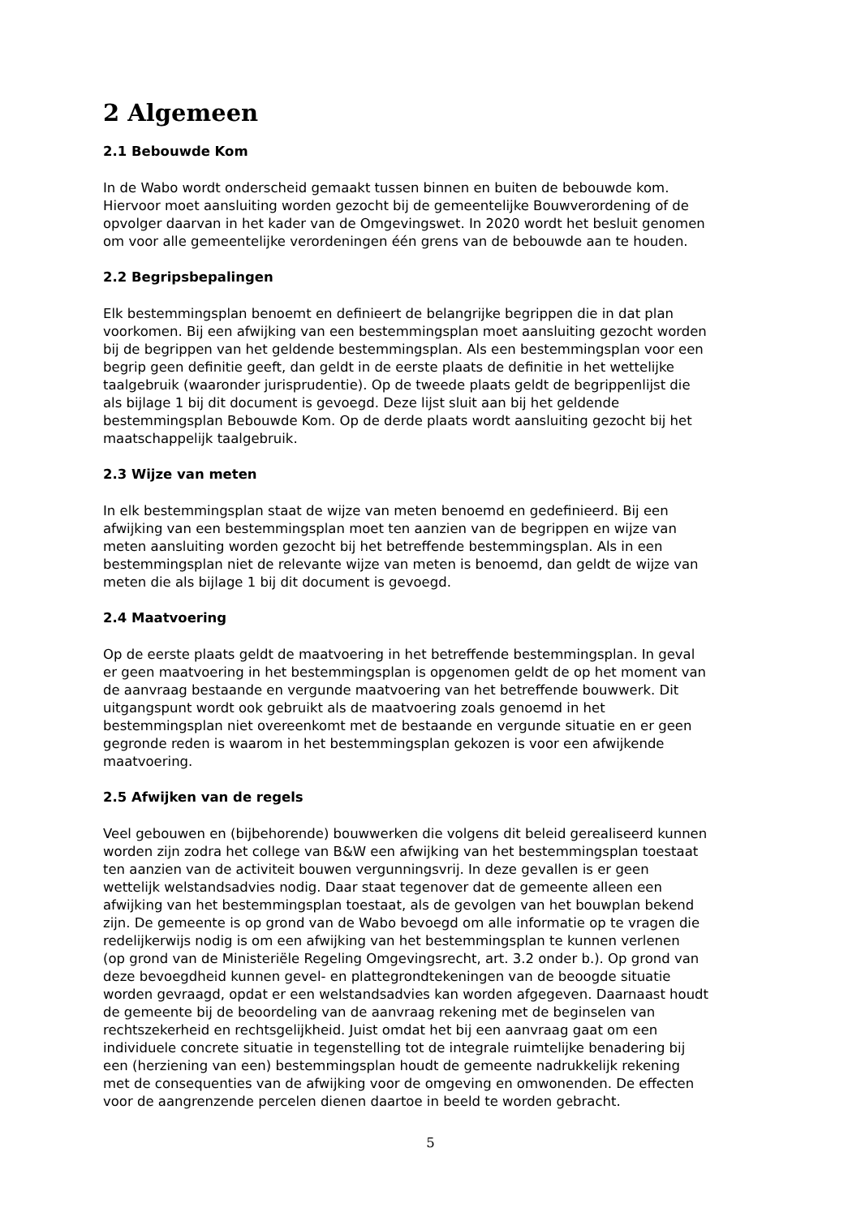2 Algemeen
2.1 Bebouwde Kom
In de Wabo wordt onderscheid gemaakt tussen binnen en buiten de bebouwde kom. Hiervoor moet aansluiting worden gezocht bij de gemeentelijke Bouwverordening of de opvolger daarvan in het kader van de Omgevingswet. In 2020 wordt het besluit genomen om voor alle gemeentelijke verordeningen één grens van de bebouwde aan te houden.
2.2 Begripsbepalingen
Elk bestemmingsplan benoemt en definieert de belangrijke begrippen die in dat plan voorkomen. Bij een afwijking van een bestemmingsplan moet aansluiting gezocht worden bij de begrippen van het geldende bestemmingsplan. Als een bestemmingsplan voor een begrip geen definitie geeft, dan geldt in de eerste plaats de definitie in het wettelijke taalgebruik (waaronder jurisprudentie). Op de tweede plaats geldt de begrippenlijst die als bijlage 1 bij dit document is gevoegd. Deze lijst sluit aan bij het geldende bestemmingsplan Bebouwde Kom. Op de derde plaats wordt aansluiting gezocht bij het maatschappelijk taalgebruik.
2.3 Wijze van meten
In elk bestemmingsplan staat de wijze van meten benoemd en gedefinieerd. Bij een afwijking van een bestemmingsplan moet ten aanzien van de begrippen en wijze van meten aansluiting worden gezocht bij het betreffende bestemmingsplan. Als in een bestemmingsplan niet de relevante wijze van meten is benoemd, dan geldt de wijze van meten die als bijlage 1 bij dit document is gevoegd.
2.4 Maatvoering
Op de eerste plaats geldt de maatvoering in het betreffende bestemmingsplan. In geval er geen maatvoering in het bestemmingsplan is opgenomen geldt de op het moment van de aanvraag bestaande en vergunde maatvoering van het betreffende bouwwerk. Dit uitgangspunt wordt ook gebruikt als de maatvoering zoals genoemd in het bestemmingsplan niet overeenkomt met de bestaande en vergunde situatie en er geen gegronde reden is waarom in het bestemmingsplan gekozen is voor een afwijkende maatvoering.
2.5 Afwijken van de regels
Veel gebouwen en (bijbehorende) bouwwerken die volgens dit beleid gerealiseerd kunnen worden zijn zodra het college van B&W een afwijking van het bestemmingsplan toestaat ten aanzien van de activiteit bouwen vergunningsvrij. In deze gevallen is er geen wettelijk welstandsadvies nodig. Daar staat tegenover dat de gemeente alleen een afwijking van het bestemmingsplan toestaat, als de gevolgen van het bouwplan bekend zijn. De gemeente is op grond van de Wabo bevoegd om alle informatie op te vragen die redelijkerwijs nodig is om een afwijking van het bestemmingsplan te kunnen verlenen (op grond van de Ministeriële Regeling Omgevingsrecht, art. 3.2 onder b.). Op grond van deze bevoegdheid kunnen gevel- en plattegrondtekeningen van de beoogde situatie worden gevraagd, opdat er een welstandsadvies kan worden afgegeven. Daarnaast houdt de gemeente bij de beoordeling van de aanvraag rekening met de beginselen van rechtszekerheid en rechtsgelijkheid. Juist omdat het bij een aanvraag gaat om een individuele concrete situatie in tegenstelling tot de integrale ruimtelijke benadering bij een (herziening van een) bestemmingsplan houdt de gemeente nadrukkelijk rekening met de consequenties van de afwijking voor de omgeving en omwonenden. De effecten voor de aangrenzende percelen dienen daartoe in beeld te worden gebracht.
5